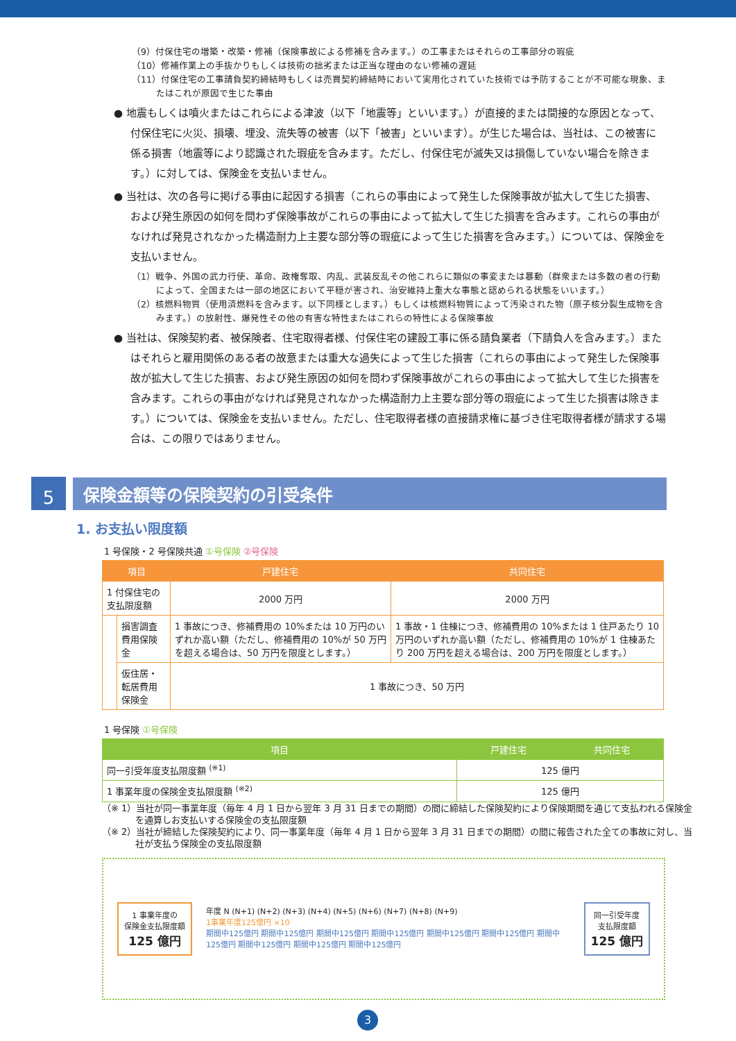（9）付保住宅の増築・改築・修補（保険事故による修補を含みます。）の工事またはそれらの工事部分の瑕疵
（10）修補作業上の手抜かりもしくは技術の拙劣または正当な理由のない修補の遅延
（11）付保住宅の工事請負契約締結時もしくは売買契約締結時において実用化されていた技術では予防することが不可能な現象、またはこれが原因で生じた事由
● 地震もしくは噴火またはこれらによる津波（以下「地震等」といいます。）が直接的または間接的な原因となって、付保住宅に火災、損壊、埋没、流失等の被害（以下「被害」といいます）。が生じた場合は、当社は、この被害に係る損害（地震等により認識された瑕疵を含みます。ただし、付保住宅が滅失又は損傷していない場合を除きます。）に対しては、保険金を支払いません。
● 当社は、次の各号に掲げる事由に起因する損害（これらの事由によって発生した保険事故が拡大して生じた損害、および発生原因の如何を問わず保険事故がこれらの事由によって拡大して生じた損害を含みます。これらの事由がなければ発見されなかった構造耐力上主要な部分等の瑕疵によって生じた損害を含みます。）については、保険金を支払いません。
（1）戦争、外国の武力行使、革命、政権奪取、内乱、武装反乱その他これらに類似の事変または暴動（群衆または多数の者の行動によって、全国または一部の地区において平穏が害され、治安維持上重大な事態と認められる状態をいいます。）
（2）核燃料物質（使用済燃料を含みます。以下同様とします。）もしくは核燃料物質によって汚染された物（原子核分裂生成物を含みます。）の放射性、爆発性その他の有害な特性またはこれらの特性による保険事故
● 当社は、保険契約者、被保険者、住宅取得者様、付保住宅の建設工事に係る請負業者（下請負人を含みます。）またはそれらと雇用関係のある者の故意または重大な過失によって生じた損害（これらの事由によって発生した保険事故が拡大して生じた損害、および発生原因の如何を問わず保険事故がこれらの事由によって拡大して生じた損害を含みます。これらの事由がなければ発見されなかった構造耐力上主要な部分等の瑕疵によって生じた損害は除きます。）については、保険金を支払いません。ただし、住宅取得者様の直接請求権に基づき住宅取得者様が請求する場合は、この限りではありません。
5
保険金額等の保険契約の引受条件
1. お支払い限度額
1 号保険・2 号保険共通 ①号保険 ②号保険
| 項目 | | 戸建住宅 | 共同住宅 |
| --- | --- | --- | --- |
| 1 付保住宅の支払限度額 | | 2000 万円 | 2000 万円 |
| | 損害調査費用保険金 | 1 事故につき、修補費用の 10%または 10 万円のいずれか高い額（ただし、修補費用の 10%が 50 万円を超える場合は、50 万円を限度とします。） | 1 事故・1 住棟につき、修補費用の 10%または 1 住戸あたり 10 万円のいずれか高い額（ただし、修補費用の 10%が 1 住棟あたり 200 万円を超える場合は、200 万円を限度とします。） |
| | 仮住居・転居費用保険金 | 1 事故につき、50 万円 | |
1 号保険 ①号保険
| 項目 | 戸建住宅 | 共同住宅 |
| --- | --- | --- |
| 同一引受年度支払限度額 <sup>(※1)</sup> | 125 億円 | |
| 1 事業年度の保険金支払限度額 <sup>(※2)</sup> | 125 億円 | |
（※ 1）当社が同一事業年度（毎年 4 月 1 日から翌年 3 月 31 日までの期間）の間に締結した保険契約により保険期間を通じて支払われる保険金を通算しお支払いする保険金の支払限度額
（※ 2）当社が締結した保険契約により、同一事業年度（毎年 4 月 1 日から翌年 3 月 31 日までの期間）の間に報告された全ての事故に対し、当社が支払う保険金の支払限度額
1 事業年度の
保険金支払限度額
125 億円
年度 N (N+1) (N+2) (N+3) (N+4) (N+5) (N+6) (N+7) (N+8) (N+9)
1事業年度125億円 ×10
期間中125億円 期間中125億円 期間中125億円 期間中125億円 期間中125億円 期間中125億円 期間中125億円 期間中125億円 期間中125億円 期間中125億円
同一引受年度
支払限度額
125 億円
3